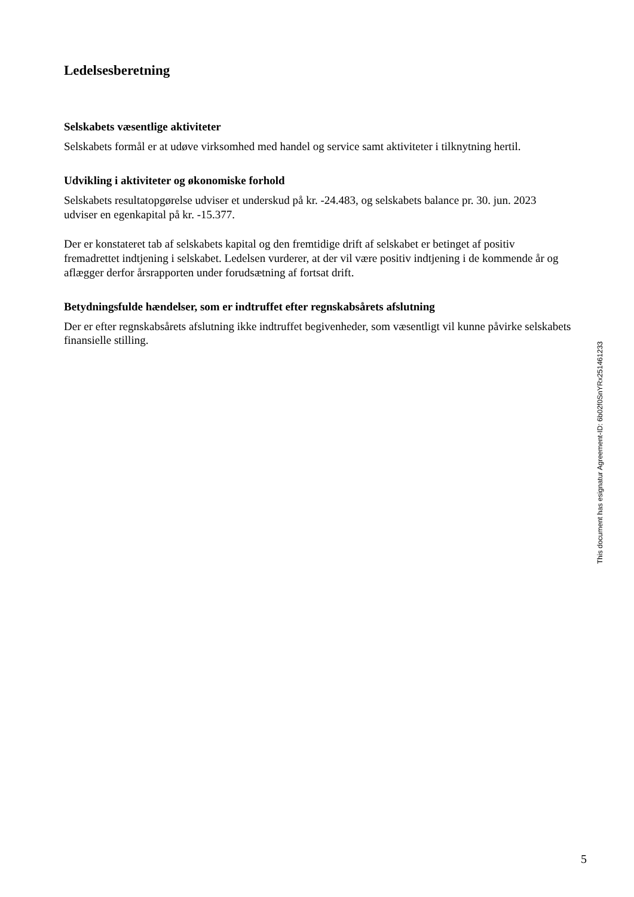Ledelsesberetning
Selskabets væsentlige aktiviteter
Selskabets formål er at udøve virksomhed med handel og service samt aktiviteter i tilknytning hertil.
Udvikling i aktiviteter og økonomiske forhold
Selskabets resultatopgørelse udviser et underskud på kr. -24.483, og selskabets balance pr. 30. jun. 2023 udviser en egenkapital på kr. -15.377.
Der er konstateret tab af selskabets kapital og den fremtidige drift af selskabet er betinget af positiv fremadrettet indtjening i selskabet. Ledelsen vurderer, at der vil være positiv indtjening i de kommende år og aflægger derfor årsrapporten under forudsætning af fortsat drift.
Betydningsfulde hændelser, som er indtruffet efter regnskabsårets afslutning
Der er efter regnskabsårets afslutning ikke indtruffet begivenheder, som væsentligt vil kunne påvirke selskabets finansielle stilling.
This document has esignatur Agreement-ID: 6b02f0SnYRx251461233
5